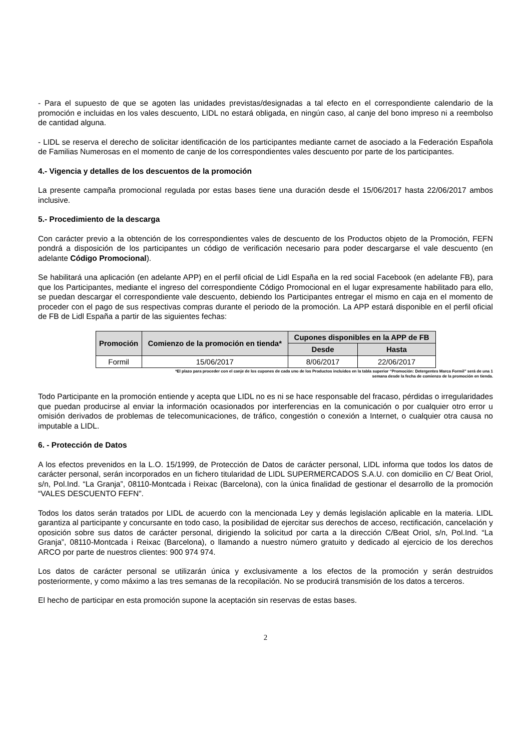- Para el supuesto de que se agoten las unidades previstas/designadas a tal efecto en el correspondiente calendario de la promoción e incluidas en los vales descuento, LIDL no estará obligada, en ningún caso, al canje del bono impreso ni a reembolso de cantidad alguna.
- LIDL se reserva el derecho de solicitar identificación de los participantes mediante carnet de asociado a la Federación Española de Familias Numerosas en el momento de canje de los correspondientes vales descuento por parte de los participantes.
4.- Vigencia y detalles de los descuentos de la promoción
La presente campaña promocional regulada por estas bases tiene una duración desde el 15/06/2017 hasta 22/06/2017 ambos inclusive.
5.- Procedimiento de la descarga
Con carácter previo a la obtención de los correspondientes vales de descuento de los Productos objeto de la Promoción, FEFN pondrá a disposición de los participantes un código de verificación necesario para poder descargarse el vale descuento (en adelante Código Promocional).
Se habilitará una aplicación (en adelante APP) en el perfil oficial de Lidl España en la red social Facebook (en adelante FB), para que los Participantes, mediante el ingreso del correspondiente Código Promocional en el lugar expresamente habilitado para ello, se puedan descargar el correspondiente vale descuento, debiendo los Participantes entregar el mismo en caja en el momento de proceder con el pago de sus respectivas compras durante el periodo de la promoción. La APP estará disponible en el perfil oficial de FB de Lidl España a partir de las siguientes fechas:
| Promoción | Comienzo de la promoción en tienda* | Cupones disponibles en la APP de FB | |
| --- | --- | --- | --- |
| | | Desde | Hasta |
| Formil | 15/06/2017 | 8/06/2017 | 22/06/2017 |
*El plazo para proceder con el canje de los cupones de cada uno de los Productos incluidos en la tabla superior “Promoción: Detergentes Marca Formil” será de una 1
semana desde la fecha de comienzo de la promoción en tienda.
Todo Participante en la promoción entiende y acepta que LIDL no es ni se hace responsable del fracaso, pérdidas o irregularidades que puedan producirse al enviar la información ocasionados por interferencias en la comunicación o por cualquier otro error u omisión derivados de problemas de telecomunicaciones, de tráfico, congestión o conexión a Internet, o cualquier otra causa no imputable a LIDL.
6. - Protección de Datos
A los efectos prevenidos en la L.O. 15/1999, de Protección de Datos de carácter personal, LIDL informa que todos los datos de carácter personal, serán incorporados en un fichero titularidad de LIDL SUPERMERCADOS S.A.U. con domicilio en C/ Beat Oriol, s/n, Pol.Ind. “La Granja”, 08110-Montcada i Reixac (Barcelona), con la única finalidad de gestionar el desarrollo de la promoción “VALES DESCUENTO FEFN”.
Todos los datos serán tratados por LIDL de acuerdo con la mencionada Ley y demás legislación aplicable en la materia. LIDL garantiza al participante y concursante en todo caso, la posibilidad de ejercitar sus derechos de acceso, rectificación, cancelación y oposición sobre sus datos de carácter personal, dirigiendo la solicitud por carta a la dirección C/Beat Oriol, s/n, Pol.Ind. “La Granja”, 08110-Montcada i Reixac (Barcelona), o llamando a nuestro número gratuito y dedicado al ejercicio de los derechos ARCO por parte de nuestros clientes: 900 974 974.
Los datos de carácter personal se utilizarán única y exclusivamente a los efectos de la promoción y serán destruidos posteriormente, y como máximo a las tres semanas de la recopilación. No se producirá transmisión de los datos a terceros.
El hecho de participar en esta promoción supone la aceptación sin reservas de estas bases.
2